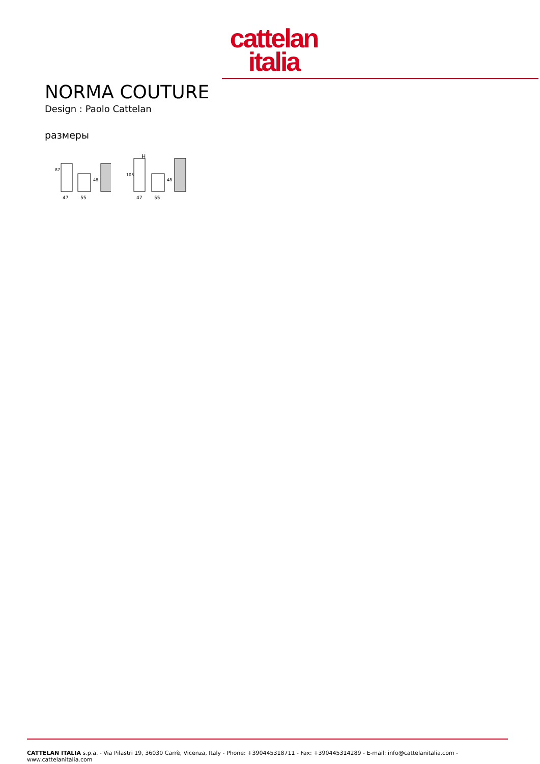cattelan
italia
NORMA COUTURE
Design : Paolo Cattelan
размеры
87
48
47
55
H
105
48
47
55
CATTELAN ITALIA s.p.a. - Via Pilastri 19, 36030 Carrè, Vicenza, Italy - Phone: +390445318711 - Fax: +390445314289 - E-mail: info@cattelanitalia.com - www.cattelanitalia.com